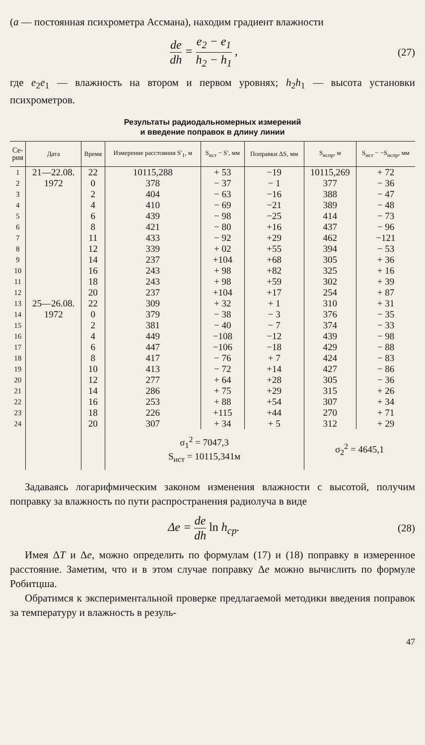(a — постоянная психрометра Ассмана), находим градиент влажности
de dh = e<sub>2</sub> − e<sub>1</sub> h<sub>2</sub> − h<sub>1</sub> , (27)
где e<sub>2</sub>e<sub>1</sub> — влажность на втором и первом уровнях; h<sub>2</sub>h<sub>1</sub> — высота установки психрометров.
Результаты радиодальномерных измерений
и введение поправок в длину линии
| Се- рия | Дата | Время | Измерение расстояния S′<sub>1</sub>, м | S<sub>ист</sub> − S′, мм | Поправки ΔS, мм | S<sub>испр</sub>, м | S<sub>ист</sub> − −S<sub>испр</sub>, мм |
| --- | --- | --- | --- | --- | --- | --- | --- |
| 1 | 21—22.08. | 22 | 10115,288 | + 53 | −19 | 10115,269 | + 72 |
| 2 | 1972 | 0 | 378 | − 37 | − 1 | 377 | − 36 |
| 3 | | 2 | 404 | − 63 | −16 | 388 | − 47 |
| 4 | | 4 | 410 | − 69 | −21 | 389 | − 48 |
| 5 | | 6 | 439 | − 98 | −25 | 414 | − 73 |
| 6 | | 8 | 421 | − 80 | +16 | 437 | − 96 |
| 7 | | 11 | 433 | − 92 | +29 | 462 | −121 |
| 8 | | 12 | 339 | + 02 | +55 | 394 | − 53 |
| 9 | | 14 | 237 | +104 | +68 | 305 | + 36 |
| 10 | | 16 | 243 | + 98 | +82 | 325 | + 16 |
| 11 | | 18 | 243 | + 98 | +59 | 302 | + 39 |
| 12 | | 20 | 237 | +104 | +17 | 254 | + 87 |
| 13 | 25—26.08. | 22 | 309 | + 32 | + 1 | 310 | + 31 |
| 14 | 1972 | 0 | 379 | − 38 | − 3 | 376 | − 35 |
| 15 | | 2 | 381 | − 40 | − 7 | 374 | − 33 |
| 16 | | 4 | 449 | −108 | −12 | 439 | − 98 |
| 17 | | 6 | 447 | −106 | −18 | 429 | − 88 |
| 18 | | 8 | 417 | − 76 | + 7 | 424 | − 83 |
| 19 | | 10 | 413 | − 72 | +14 | 427 | − 86 |
| 20 | | 12 | 277 | + 64 | +28 | 305 | − 36 |
| 21 | | 14 | 286 | + 75 | +29 | 315 | + 26 |
| 22 | | 16 | 253 | + 88 | +54 | 307 | + 34 |
| 23 | | 18 | 226 | +115 | +44 | 270 | + 71 |
| 24 | | 20 | 307 | + 34 | + 5 | 312 | + 29 |
| | | | σ<sub>1</sub><sup>2</sup> = 7047,3 S<sub>ист</sub> = 10115,341м | | | σ<sub>2</sub><sup>2</sup> = 4645,1 | |
Задаваясь логарифмическим законом изменения влажности с высотой, получим поправку за влажность по пути распространения радиолуча в виде
Δe = de dh ln h<sub>ср</sub>. (28)
Имея ΔT и Δe, можно определить по формулам (17) и (18) поправку в измеренное расстояние. Заметим, что и в этом случае поправку Δe можно вычислить по формуле Робитцша.
Обратимся к экспериментальной проверке предлагаемой методики введения поправок за температуру и влажность в резуль-
47